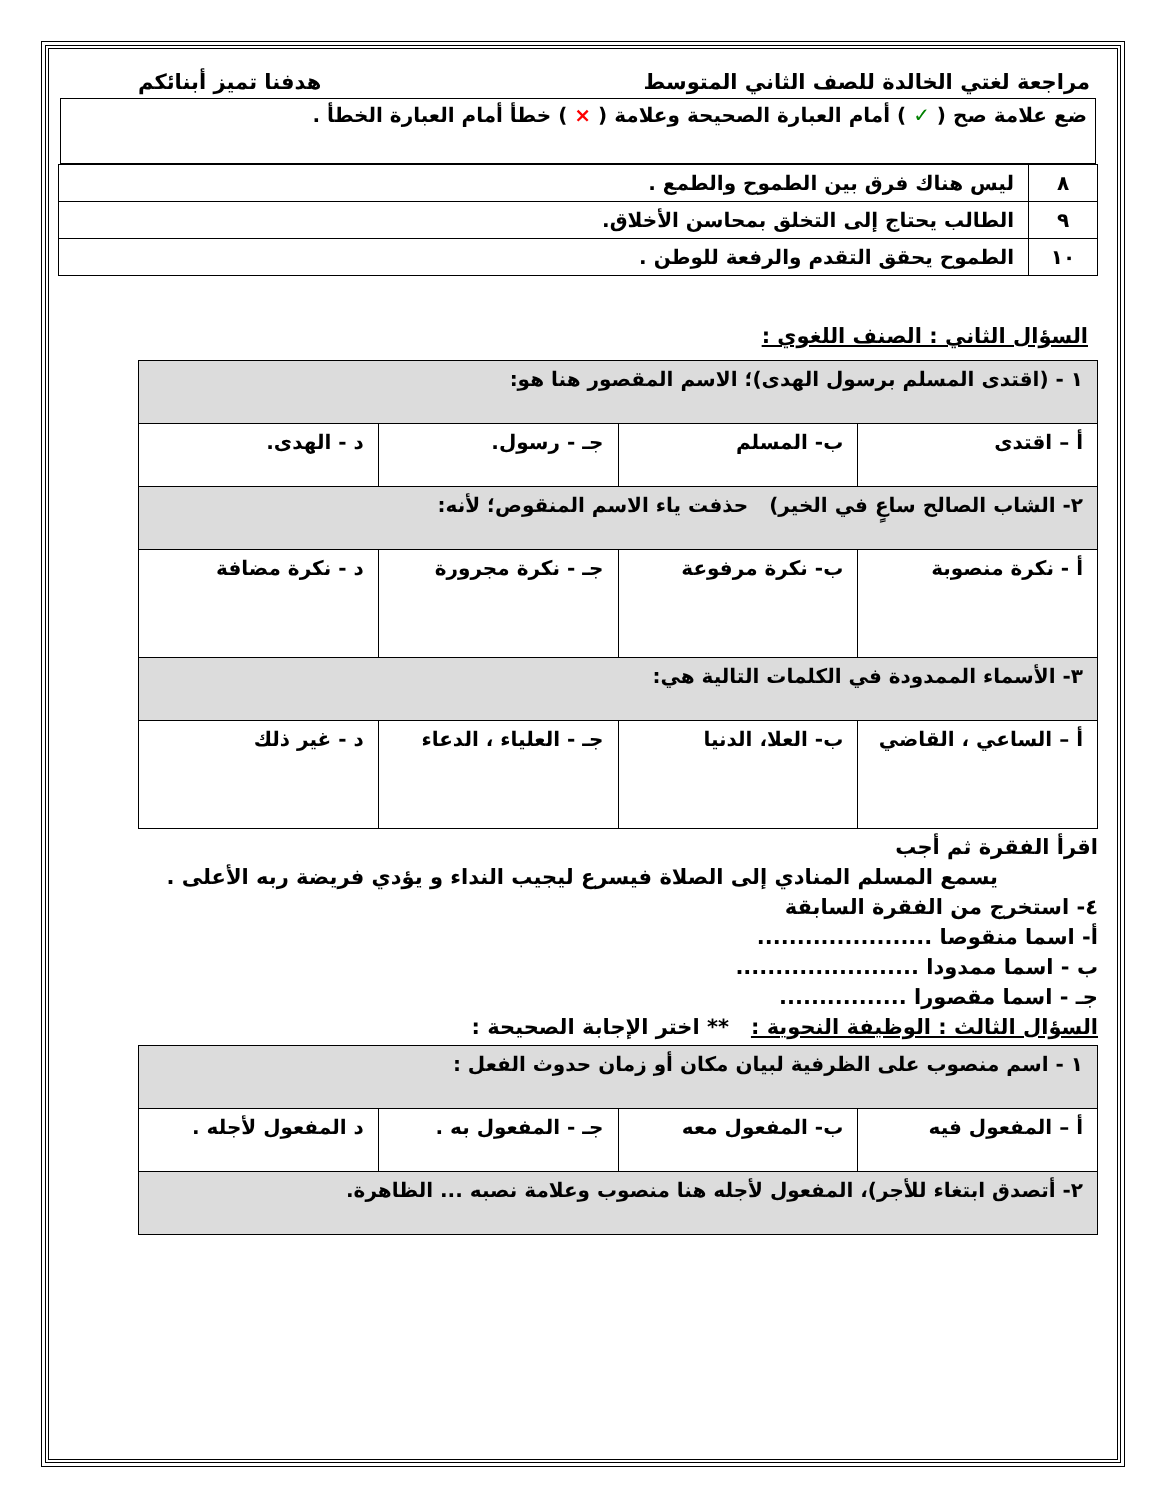مراجعة لغتي الخالدة للصف الثاني المتوسط هدفنا تميز أبنائكم
ضع علامة صح ( ✓ ) أمام العبارة الصحيحة وعلامة ( × ) خطأ أمام العبارة الخطأ .
| ٨ | ليس هناك فرق بين الطموح والطمع . |
| ٩ | الطالب يحتاج إلى التخلق بمحاسن الأخلاق. |
| ١٠ | الطموح يحقق التقدم والرفعة للوطن . |
السؤال الثاني : الصنف اللغوي :
| ١ - (اقتدى المسلم برسول الهدى)؛ الاسم المقصور هنا هو: | | | |
| أ – اقتدى | ب- المسلم | جـ - رسول. | د - الهدى. |
| ٢- الشاب الصالح ساعٍ في الخير) حذفت ياء الاسم المنقوص؛ لأنه: | | | |
| أ - نكرة منصوبة | ب- نكرة مرفوعة | جـ - نكرة مجرورة | د - نكرة مضافة |
| ٣- الأسماء الممدودة في الكلمات التالية هي: | | | |
| أ – الساعي ، القاضي | ب- العلا، الدنيا | جـ - العلياء ، الدعاء | د - غير ذلك |
اقرأ الفقرة ثم أجب
يسمع المسلم المنادي إلى الصلاة فيسرع ليجيب النداء و يؤدي فريضة ربه الأعلى .
٤- استخرج من الفقرة السابقة
أ- اسما منقوصا ......................
ب - اسما ممدودا .......................
جـ - اسما مقصورا ................
السؤال الثالث : الوظيفة النحوية : ** اختر الإجابة الصحيحة :
| ١ - اسم منصوب على الظرفية لبيان مكان أو زمان حدوث الفعل : | | | |
| أ – المفعول فيه | ب- المفعول معه | جـ - المفعول به . | د المفعول لأجله . |
| ٢- أتصدق ابتغاء للأجر)، المفعول لأجله هنا منصوب وعلامة نصبه ... الظاهرة. | | | |